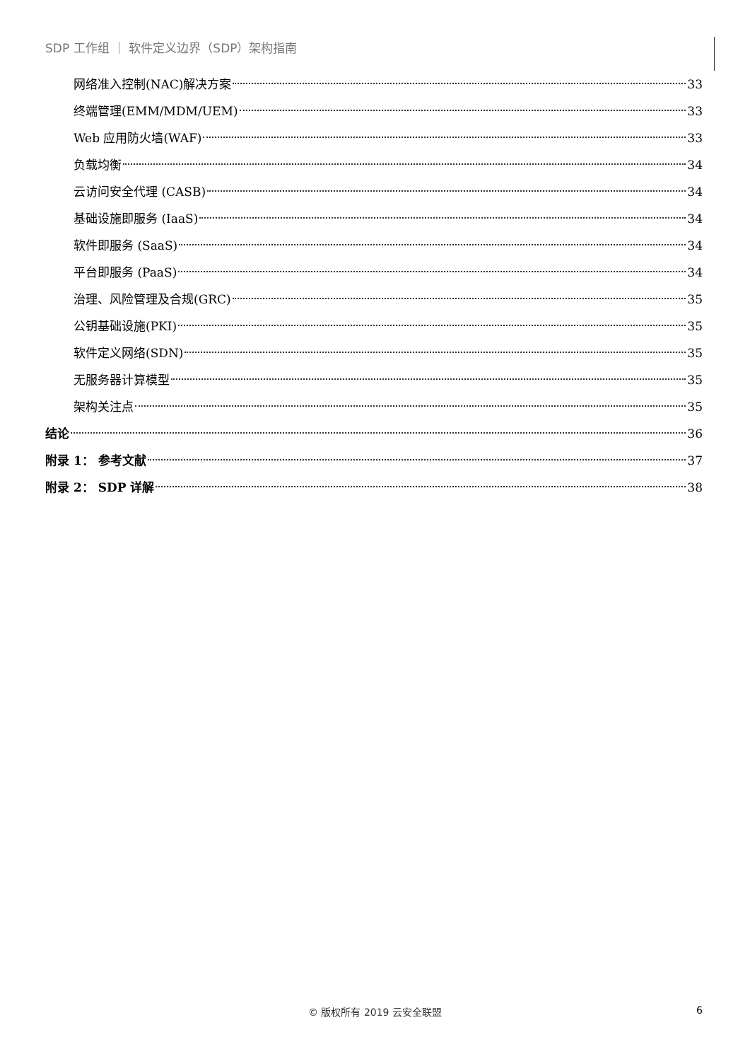SDP 工作组 ｜ 软件定义边界（SDP）架构指南
网络准入控制(NAC)解决方案 33
终端管理(EMM/MDM/UEM) 33
Web 应用防火墙(WAF) 33
负载均衡 34
云访问安全代理 (CASB) 34
基础设施即服务 (IaaS) 34
软件即服务 (SaaS) 34
平台即服务 (PaaS) 34
治理、风险管理及合规(GRC) 35
公钥基础设施(PKI) 35
软件定义网络(SDN) 35
无服务器计算模型 35
架构关注点 35
结论 36
附录 1： 参考文献 37
附录 2： SDP 详解 38
© 版权所有 2019 云安全联盟 6